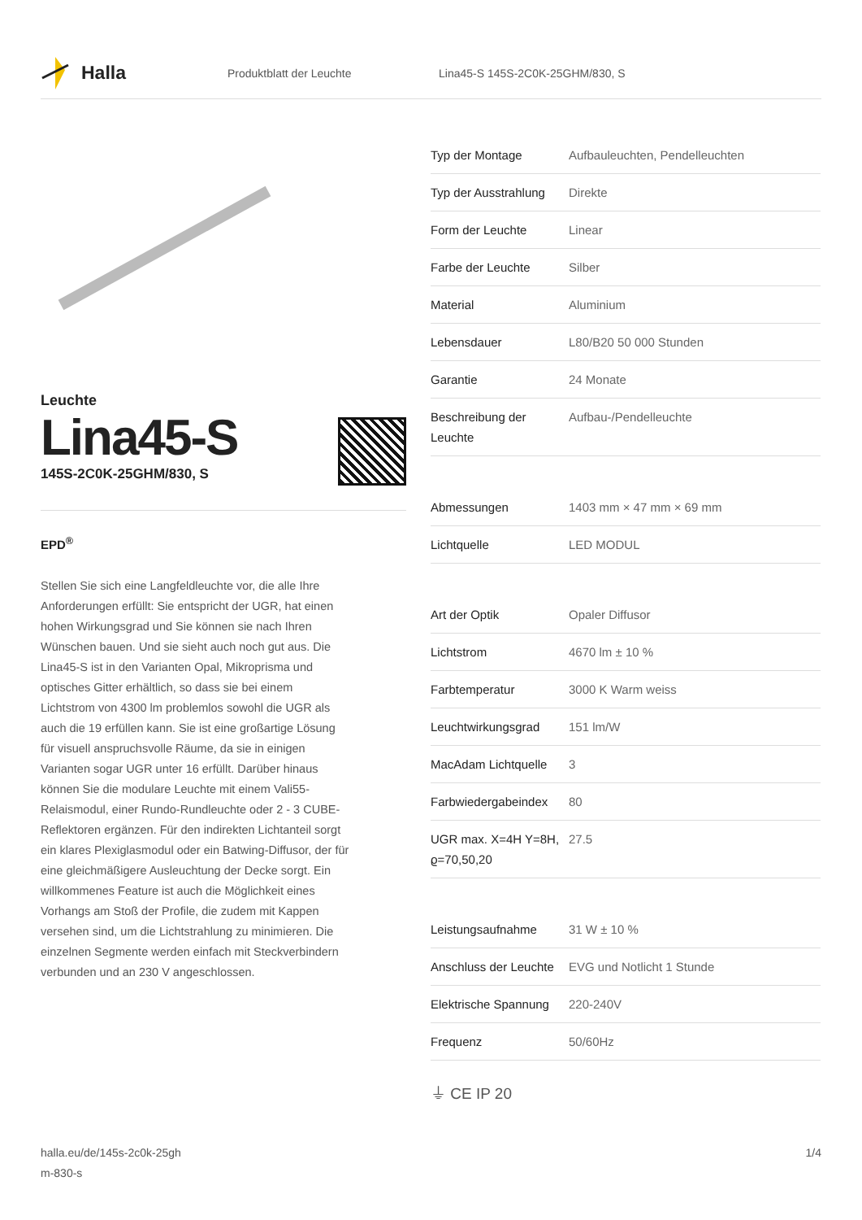Halla
Produktblatt der Leuchte
Lina45-S 145S-2C0K-25GHM/830, S
Leuchte
Lina45-S
145S-2C0K-25GHM/830, S
EPD<sup>®</sup>
Stellen Sie sich eine Langfeldleuchte vor, die alle Ihre Anforderungen erfüllt: Sie entspricht der UGR, hat einen hohen Wirkungsgrad und Sie können sie nach Ihren Wünschen bauen. Und sie sieht auch noch gut aus. Die Lina45-S ist in den Varianten Opal, Mikroprisma und optisches Gitter erhältlich, so dass sie bei einem Lichtstrom von 4300 lm problemlos sowohl die UGR als auch die 19 erfüllen kann. Sie ist eine großartige Lösung für visuell anspruchsvolle Räume, da sie in einigen Varianten sogar UGR unter 16 erfüllt. Darüber hinaus können Sie die modulare Leuchte mit einem Vali55-Relaismodul, einer Rundo-Rundleuchte oder 2 - 3 CUBE-Reflektoren ergänzen. Für den indirekten Lichtanteil sorgt ein klares Plexiglasmodul oder ein Batwing-Diffusor, der für eine gleichmäßigere Ausleuchtung der Decke sorgt. Ein willkommenes Feature ist auch die Möglichkeit eines Vorhangs am Stoß der Profile, die zudem mit Kappen versehen sind, um die Lichtstrahlung zu minimieren. Die einzelnen Segmente werden einfach mit Steckverbindern verbunden und an 230 V angeschlossen.
| Typ der Montage | Aufbauleuchten, Pendelleuchten |
| Typ der Ausstrahlung | Direkte |
| Form der Leuchte | Linear |
| Farbe der Leuchte | Silber |
| Material | Aluminium |
| Lebensdauer | L80/B20 50 000 Stunden |
| Garantie | 24 Monate |
| Beschreibung der Leuchte | Aufbau-/Pendelleuchte |
| Abmessungen | 1403 mm × 47 mm × 69 mm |
| Lichtquelle | LED MODUL |
| Art der Optik | Opaler Diffusor |
| Lichtstrom | 4670 lm ± 10 % |
| Farbtemperatur | 3000 K Warm weiss |
| Leuchtwirkungsgrad | 151 lm/W |
| MacAdam Lichtquelle | 3 |
| Farbwiedergabeindex | 80 |
| UGR max. X=4H Y=8H, ϱ=70,50,20 | 27.5 |
| Leistungsaufnahme | 31 W ± 10 % |
| Anschluss der Leuchte | EVG und Notlicht 1 Stunde |
| Elektrische Spannung | 220-240V |
| Frequenz | 50/60Hz |
⏚ CE IP 20
halla.eu/de/145s-2c0k-25gh
m-830-s
1/4